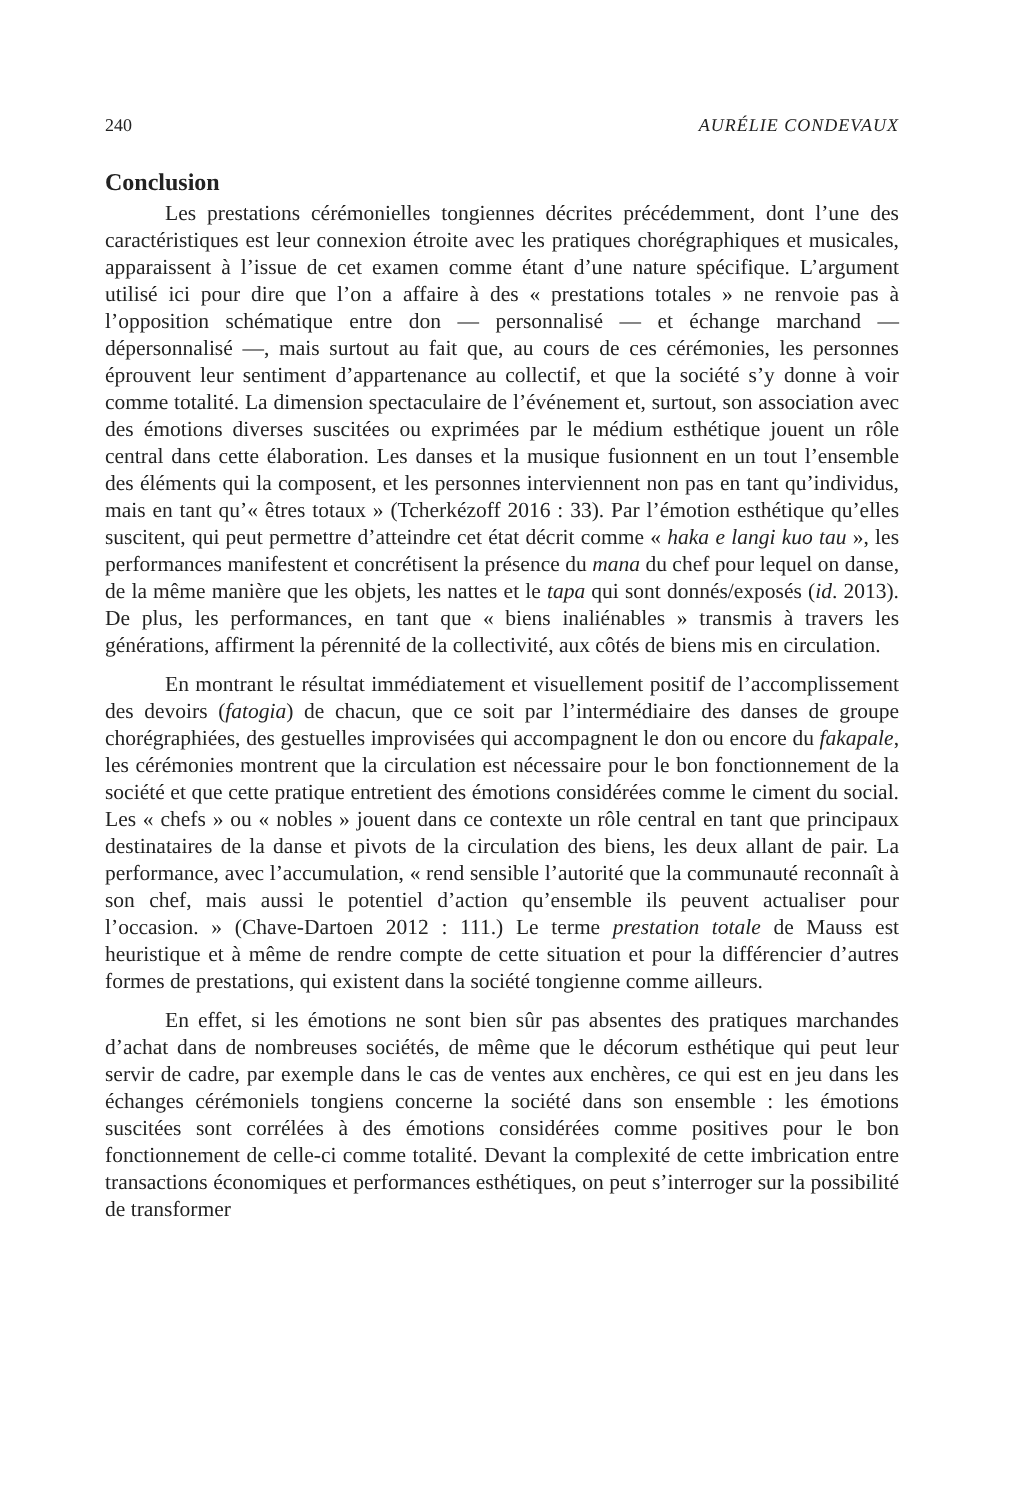240 AURÉLIE CONDEVAUX
Conclusion
Les prestations cérémonielles tongiennes décrites précédemment, dont l’une des caractéristiques est leur connexion étroite avec les pratiques chorégraphiques et musicales, apparaissent à l’issue de cet examen comme étant d’une nature spécifique. L’argument utilisé ici pour dire que l’on a affaire à des « prestations totales » ne renvoie pas à l’opposition schématique entre don — personnalisé — et échange marchand — dépersonnalisé —, mais surtout au fait que, au cours de ces cérémonies, les personnes éprouvent leur sentiment d’appartenance au collectif, et que la société s’y donne à voir comme totalité. La dimension spectaculaire de l’événement et, surtout, son association avec des émotions diverses suscitées ou exprimées par le médium esthétique jouent un rôle central dans cette élaboration. Les danses et la musique fusionnent en un tout l’ensemble des éléments qui la composent, et les personnes interviennent non pas en tant qu’individus, mais en tant qu’« êtres totaux » (Tcherkézoff 2016 : 33). Par l’émotion esthétique qu’elles suscitent, qui peut permettre d’atteindre cet état décrit comme « haka e langi kuo tau », les performances manifestent et concrétisent la présence du mana du chef pour lequel on danse, de la même manière que les objets, les nattes et le tapa qui sont donnés/exposés (id. 2013). De plus, les performances, en tant que « biens inaliénables » transmis à travers les générations, affirment la pérennité de la collectivité, aux côtés de biens mis en circulation.
En montrant le résultat immédiatement et visuellement positif de l’accomplissement des devoirs (fatogia) de chacun, que ce soit par l’intermédiaire des danses de groupe chorégraphiées, des gestuelles improvisées qui accompagnent le don ou encore du fakapale, les cérémonies montrent que la circulation est nécessaire pour le bon fonctionnement de la société et que cette pratique entretient des émotions considérées comme le ciment du social. Les « chefs » ou « nobles » jouent dans ce contexte un rôle central en tant que principaux destinataires de la danse et pivots de la circulation des biens, les deux allant de pair. La performance, avec l’accumulation, « rend sensible l’autorité que la communauté reconnaît à son chef, mais aussi le potentiel d’action qu’ensemble ils peuvent actualiser pour l’occasion. » (Chave-Dartoen 2012 : 111.) Le terme prestation totale de Mauss est heuristique et à même de rendre compte de cette situation et pour la différencier d’autres formes de prestations, qui existent dans la société tongienne comme ailleurs.
En effet, si les émotions ne sont bien sûr pas absentes des pratiques marchandes d’achat dans de nombreuses sociétés, de même que le décorum esthétique qui peut leur servir de cadre, par exemple dans le cas de ventes aux enchères, ce qui est en jeu dans les échanges cérémoniels tongiens concerne la société dans son ensemble : les émotions suscitées sont corrélées à des émotions considérées comme positives pour le bon fonctionnement de celle-ci comme totalité. Devant la complexité de cette imbrication entre transactions économiques et performances esthétiques, on peut s’interroger sur la possibilité de transformer